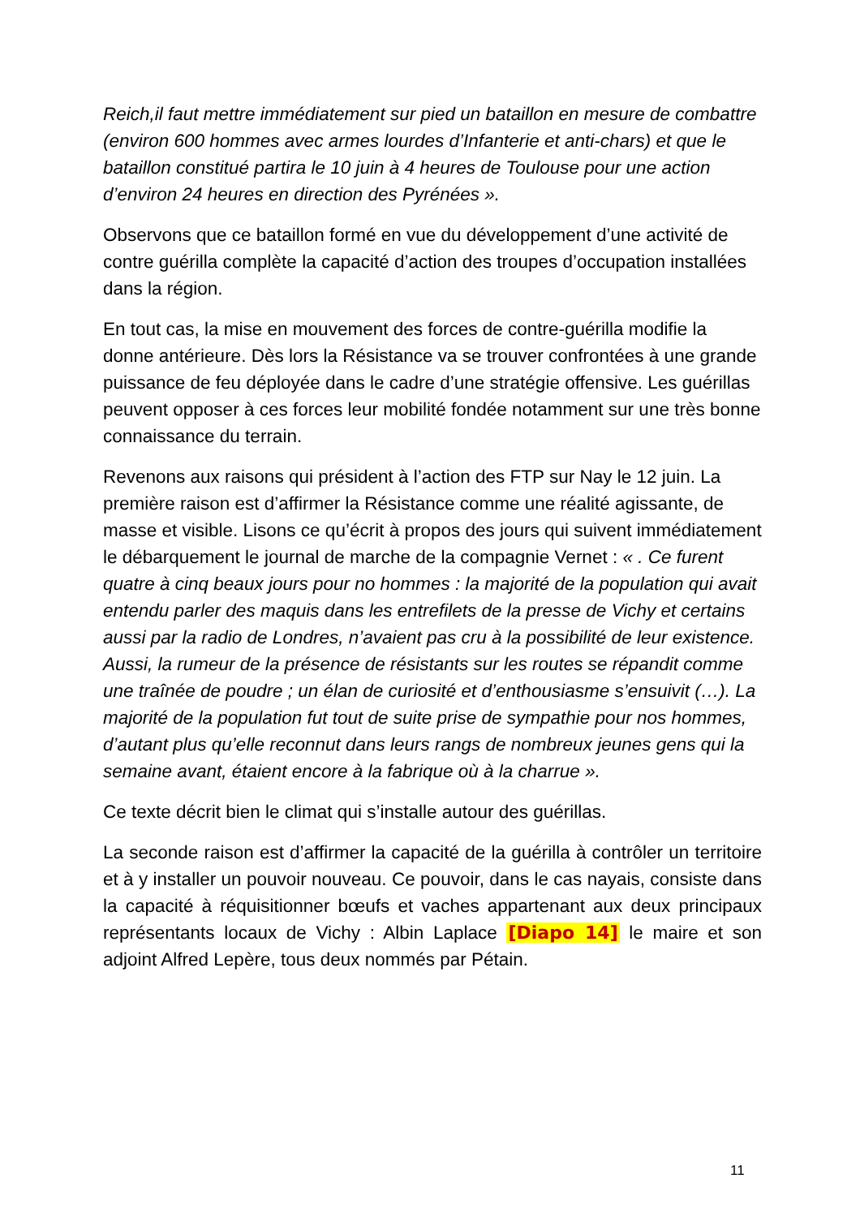Reich,il faut mettre immédiatement sur pied un bataillon en mesure de combattre (environ 600 hommes avec armes lourdes d’Infanterie et anti-chars) et que le bataillon constitué partira le 10 juin à 4 heures de Toulouse pour une action d’environ 24 heures en direction des Pyrénées ».
Observons que ce bataillon formé en vue du développement d’une activité de contre guérilla complète la capacité d’action des troupes d’occupation installées dans la région.
En tout cas, la mise en mouvement des forces de contre-guérilla modifie la donne antérieure. Dès lors la Résistance va se trouver confrontées à une grande puissance de feu déployée dans le cadre d’une stratégie offensive. Les guérillas peuvent opposer à ces forces leur mobilité fondée notamment sur une très bonne connaissance du terrain.
Revenons aux raisons qui président à l’action des FTP sur Nay le 12 juin. La première raison est d’affirmer la Résistance comme une réalité agissante, de masse et visible. Lisons ce qu’écrit à propos des jours qui suivent immédiatement le débarquement le journal de marche de la compagnie Vernet : « . Ce furent quatre à cinq beaux jours pour no hommes : la majorité de la population qui avait entendu parler des maquis dans les entrefilets de la presse de Vichy et certains aussi par la radio de Londres, n’avaient pas cru à la possibilité de leur existence. Aussi, la rumeur de la présence de résistants sur les routes se répandit comme une traînée de poudre ; un élan de curiosité et d’enthousiasme s’ensuivit (…). La majorité de la population fut tout de suite prise de sympathie pour nos hommes, d’autant plus qu’elle reconnut dans leurs rangs de nombreux jeunes gens qui la semaine avant, étaient encore à la fabrique où à la charrue ».
Ce texte décrit bien le climat qui s’installe autour des guérillas.
La seconde raison est d’affirmer la capacité de la guérilla à contrôler un territoire et à y installer un pouvoir nouveau. Ce pouvoir, dans le cas nayais, consiste dans la capacité à réquisitionner bœufs et vaches appartenant aux deux principaux représentants locaux de Vichy : Albin Laplace [Diapo 14] le maire et son adjoint Alfred Lepère, tous deux nommés par Pétain.
11